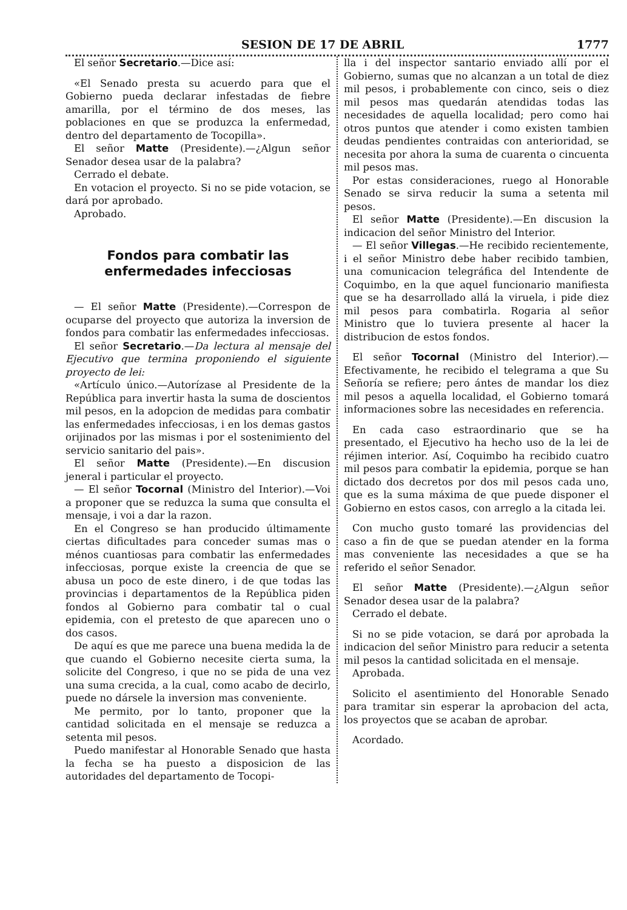SESION DE 17 DE ABRIL 1777
El señor Secretario.—Dice así:
«El Senado presta su acuerdo para que el Gobierno pueda declarar infestadas de fiebre amarilla, por el término de dos meses, las poblaciones en que se produzca la enfermedad, dentro del departamento de Tocopilla».
El señor Matte (Presidente).—¿Algun señor Senador desea usar de la palabra?
Cerrado el debate.
En votacion el proyecto. Si no se pide votacion, se dará por aprobado.
Aprobado.
Fondos para combatir las enfermedades infecciosas
— El señor Matte (Presidente).—Correspon de ocuparse del proyecto que autoriza la inversion de fondos para combatir las enfermedades infecciosas.
El señor Secretario.—Da lectura al mensaje del Ejecutivo que termina proponiendo el siguiente proyecto de lei:
«Artículo único.—Autorízase al Presidente de la República para invertir hasta la suma de doscientos mil pesos, en la adopcion de medidas para combatir las enfermedades infecciosas, i en los demas gastos orijinados por las mismas i por el sostenimiento del servicio sanitario del pais».
El señor Matte (Presidente).—En discusion jeneral i particular el proyecto.
— El señor Tocornal (Ministro del Interior).—Voi a proponer que se reduzca la suma que consulta el mensaje, i voi a dar la razon.
En el Congreso se han producido últimamente ciertas dificultades para conceder sumas mas o ménos cuantiosas para combatir las enfermedades infecciosas, porque existe la creencia de que se abusa un poco de este dinero, i de que todas las provincias i departamentos de la República piden fondos al Gobierno para combatir tal o cual epidemia, con el pretesto de que aparecen uno o dos casos.
De aquí es que me parece una buena medida la de que cuando el Gobierno necesite cierta suma, la solicite del Congreso, i que no se pida de una vez una suma crecida, a la cual, como acabo de decirlo, puede no dársele la inversion mas conveniente.
Me permito, por lo tanto, proponer que la cantidad solicitada en el mensaje se reduzca a setenta mil pesos.
Puedo manifestar al Honorable Senado que hasta la fecha se ha puesto a disposicion de las autoridades del departamento de Tocopi-
lla i del inspector santario enviado allí por el Gobierno, sumas que no alcanzan a un total de diez mil pesos, i probablemente con cinco, seis o diez mil pesos mas quedarán atendidas todas las necesidades de aquella localidad; pero como hai otros puntos que atender i como existen tambien deudas pendientes contraidas con anterioridad, se necesita por ahora la suma de cuarenta o cincuenta mil pesos mas.
Por estas consideraciones, ruego al Honorable Senado se sirva reducir la suma a setenta mil pesos.
El señor Matte (Presidente).—En discusion la indicacion del señor Ministro del Interior.
— El señor Villegas.—He recibido recientemente, i el señor Ministro debe haber recibido tambien, una comunicacion telegráfica del Intendente de Coquimbo, en la que aquel funcionario manifiesta que se ha desarrollado allá la viruela, i pide diez mil pesos para combatirla. Rogaria al señor Ministro que lo tuviera presente al hacer la distribucion de estos fondos.
El señor Tocornal (Ministro del Interior).—Efectivamente, he recibido el telegrama a que Su Señoría se refiere; pero ántes de mandar los diez mil pesos a aquella localidad, el Gobierno tomará informaciones sobre las necesidades en referencia.
En cada caso estraordinario que se ha presentado, el Ejecutivo ha hecho uso de la lei de réjimen interior. Así, Coquimbo ha recibido cuatro mil pesos para combatir la epidemia, porque se han dictado dos decretos por dos mil pesos cada uno, que es la suma máxima de que puede disponer el Gobierno en estos casos, con arreglo a la citada lei.
Con mucho gusto tomaré las providencias del caso a fin de que se puedan atender en la forma mas conveniente las necesidades a que se ha referido el señor Senador.
El señor Matte (Presidente).—¿Algun señor Senador desea usar de la palabra?
Cerrado el debate.
Si no se pide votacion, se dará por aprobada la indicacion del señor Ministro para reducir a setenta mil pesos la cantidad solicitada en el mensaje.
Aprobada.
Solicito el asentimiento del Honorable Senado para tramitar sin esperar la aprobacion del acta, los proyectos que se acaban de aprobar.
Acordado.